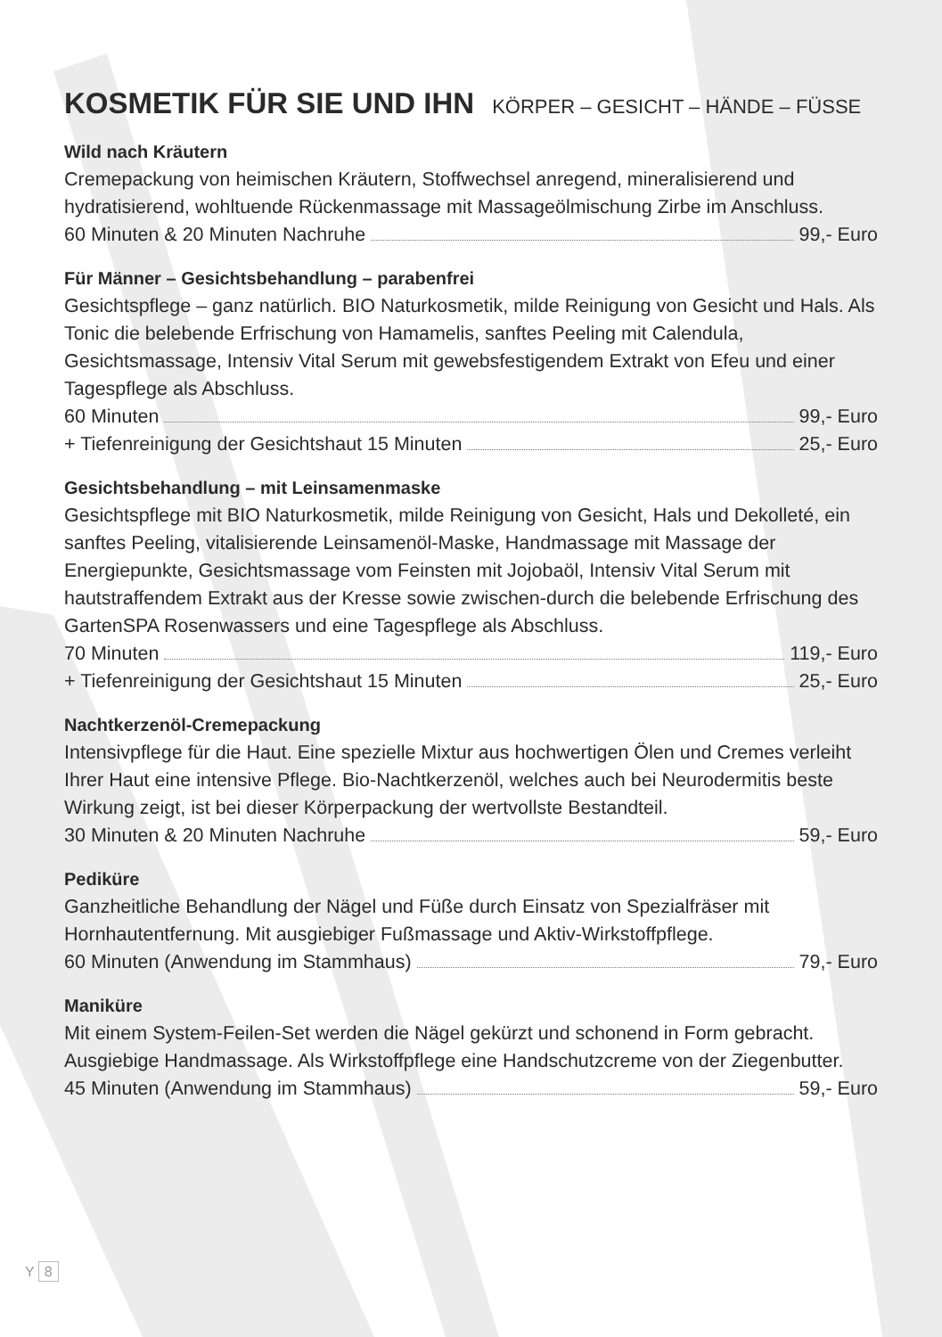KOSMETIK FÜR SIE UND IHN KÖRPER – GESICHT – HÄNDE – FÜSSE
Wild nach Kräutern
Cremepackung von heimischen Kräutern, Stoffwechsel anregend, mineralisierend und hydratisierend, wohltuende Rückenmassage mit Massageölmischung Zirbe im Anschluss.
60 Minuten & 20 Minuten Nachruhe 99,- Euro
Für Männer – Gesichtsbehandlung – parabenfrei
Gesichtspflege – ganz natürlich. BIO Naturkosmetik, milde Reinigung von Gesicht und Hals. Als Tonic die belebende Erfrischung von Hamamelis, sanftes Peeling mit Calendula, Gesichtsmassage, Intensiv Vital Serum mit gewebsfestigendem Extrakt von Efeu und einer Tagespflege als Abschluss.
60 Minuten 99,- Euro
+ Tiefenreinigung der Gesichtshaut 15 Minuten 25,- Euro
Gesichtsbehandlung – mit Leinsamenmaske
Gesichtspflege mit BIO Naturkosmetik, milde Reinigung von Gesicht, Hals und Dekolleté, ein sanftes Peeling, vitalisierende Leinsamenöl-Maske, Handmassage mit Massage der Energiepunkte, Gesichtsmassage vom Feinsten mit Jojobaöl, Intensiv Vital Serum mit hautstraffendem Extrakt aus der Kresse sowie zwischen-durch die belebende Erfrischung des GartenSPA Rosenwassers und eine Tagespflege als Abschluss.
70 Minuten 119,- Euro
+ Tiefenreinigung der Gesichtshaut 15 Minuten 25,- Euro
Nachtkerzenöl-Cremepackung
Intensivpflege für die Haut. Eine spezielle Mixtur aus hochwertigen Ölen und Cremes verleiht Ihrer Haut eine intensive Pflege. Bio-Nachtkerzenöl, welches auch bei Neurodermitis beste Wirkung zeigt, ist bei dieser Körperpackung der wertvollste Bestandteil.
30 Minuten & 20 Minuten Nachruhe 59,- Euro
Pediküre
Ganzheitliche Behandlung der Nägel und Füße durch Einsatz von Spezialfräser mit Hornhautentfernung. Mit ausgiebiger Fußmassage und Aktiv-Wirkstoffpflege.
60 Minuten (Anwendung im Stammhaus) 79,- Euro
Maniküre
Mit einem System-Feilen-Set werden die Nägel gekürzt und schonend in Form gebracht. Ausgiebige Handmassage. Als Wirkstoffpflege eine Handschutzcreme von der Ziegenbutter.
45 Minuten (Anwendung im Stammhaus) 59,- Euro
Y 8